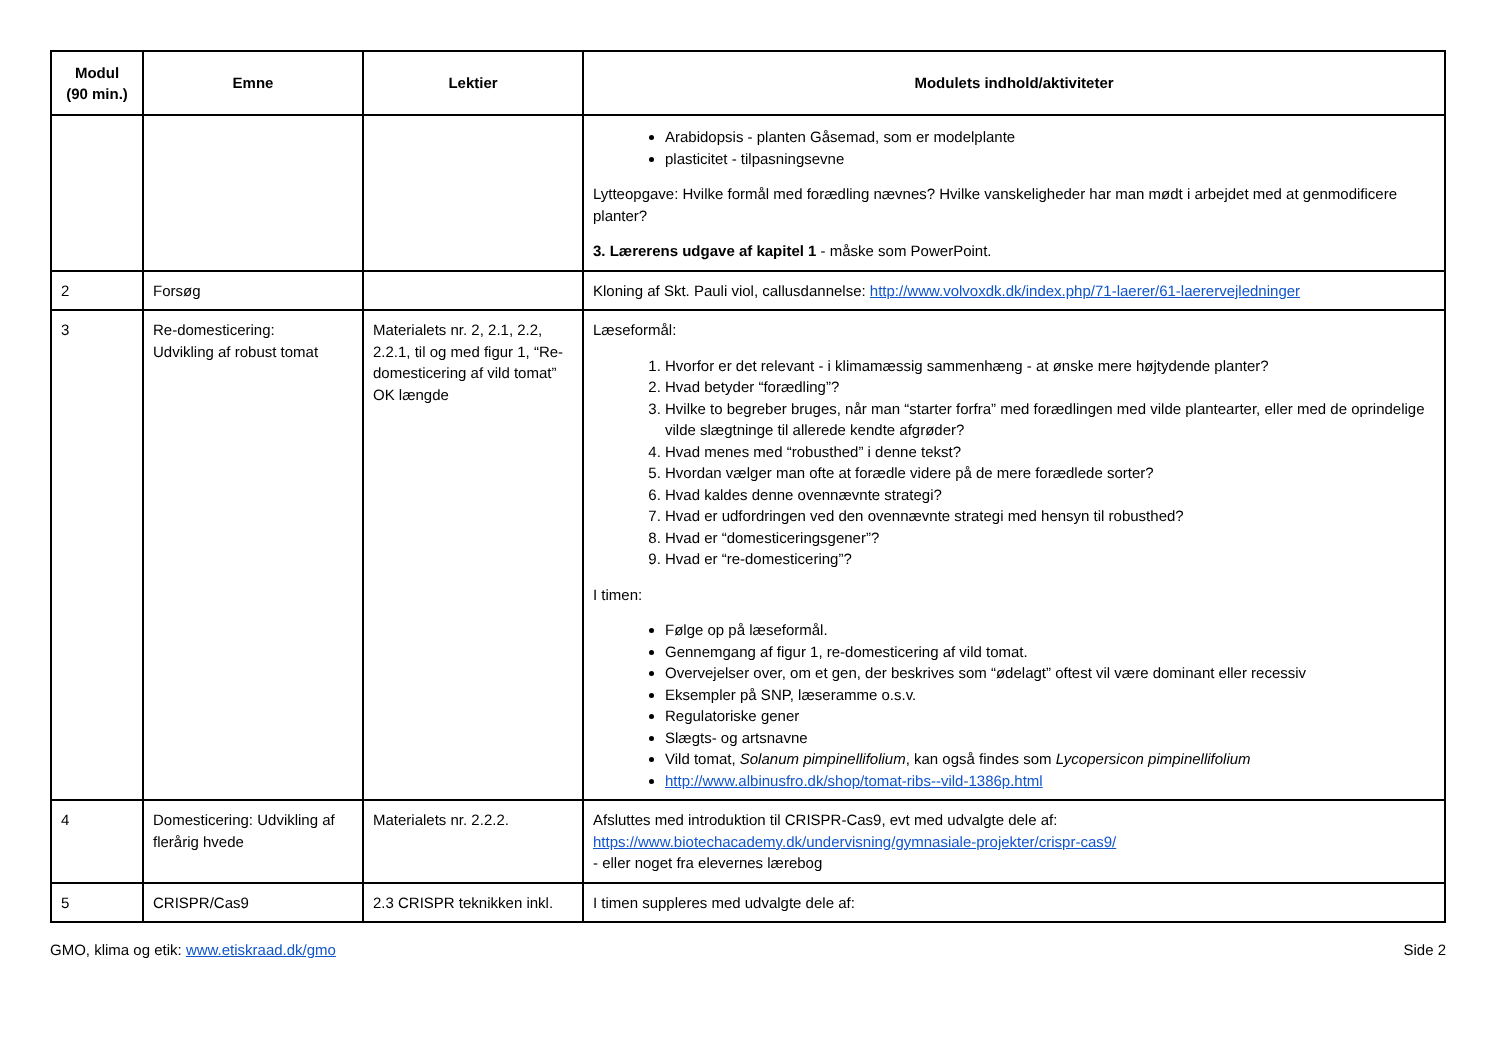| Modul (90 min.) | Emne | Lektier | Modulets indhold/aktiviteter |
| --- | --- | --- | --- |
| | | | Arabidopsis - planten Gåsemad, som er modelplante plasticitet - tilpasningsevne Lytteopgave: Hvilke formål med forædling nævnes? Hvilke vanskeligheder har man mødt i arbejdet med at genmodificere planter? 3. Lærerens udgave af kapitel 1 - måske som PowerPoint. |
| 2 | Forsøg | | Kloning af Skt. Pauli viol, callusdannelse: http://www.volvoxdk.dk/index.php/71-laerer/61-laerervejledninger |
| 3 | Re-domesticering: Udvikling af robust tomat | Materialets nr. 2, 2.1, 2.2, 2.2.1, til og med figur 1, “Re-domesticering af vild tomat” OK længde | Læseformål: 1. Hvorfor er det relevant - i klimamæssig sammenhæng - at ønske mere højtydende planter? 2. Hvad betyder “forædling”? 3. Hvilke to begreber bruges, når man “starter forfra” med forædlingen med vilde plantearter, eller med de oprindelige vilde slægtninge til allerede kendte afgrøder? 4. Hvad menes med “robusthed” i denne tekst? 5. Hvordan vælger man ofte at forædle videre på de mere forædlede sorter? 6. Hvad kaldes denne ovennævnte strategi? 7. Hvad er udfordringen ved den ovennævnte strategi med hensyn til robusthed? 8. Hvad er “domesticeringsgener”? 9. Hvad er “re-domesticering”? I timen: Følge op på læseformål. Gennemgang af figur 1, re-domesticering af vild tomat. Overvejelser over, om et gen, der beskrives som “ødelagt” oftest vil være dominant eller recessiv Eksempler på SNP, læseramme o.s.v. Regulatoriske gener Slægts- og artsnavne Vild tomat, Solanum pimpinellifolium , kan også findes som Lycopersicon pimpinellifolium http://www.albinusfro.dk/shop/tomat-ribs--vild-1386p.html |
| 4 | Domesticering: Udvikling af flerårig hvede | Materialets nr. 2.2.2. | Afsluttes med introduktion til CRISPR-Cas9, evt med udvalgte dele af: https://www.biotechacademy.dk/undervisning/gymnasiale-projekter/crispr-cas9/ - eller noget fra elevernes lærebog |
| 5 | CRISPR/Cas9 | 2.3 CRISPR teknikken inkl. | I timen suppleres med udvalgte dele af: |
GMO, klima og etik: www.etiskraad.dk/gmo Side 2